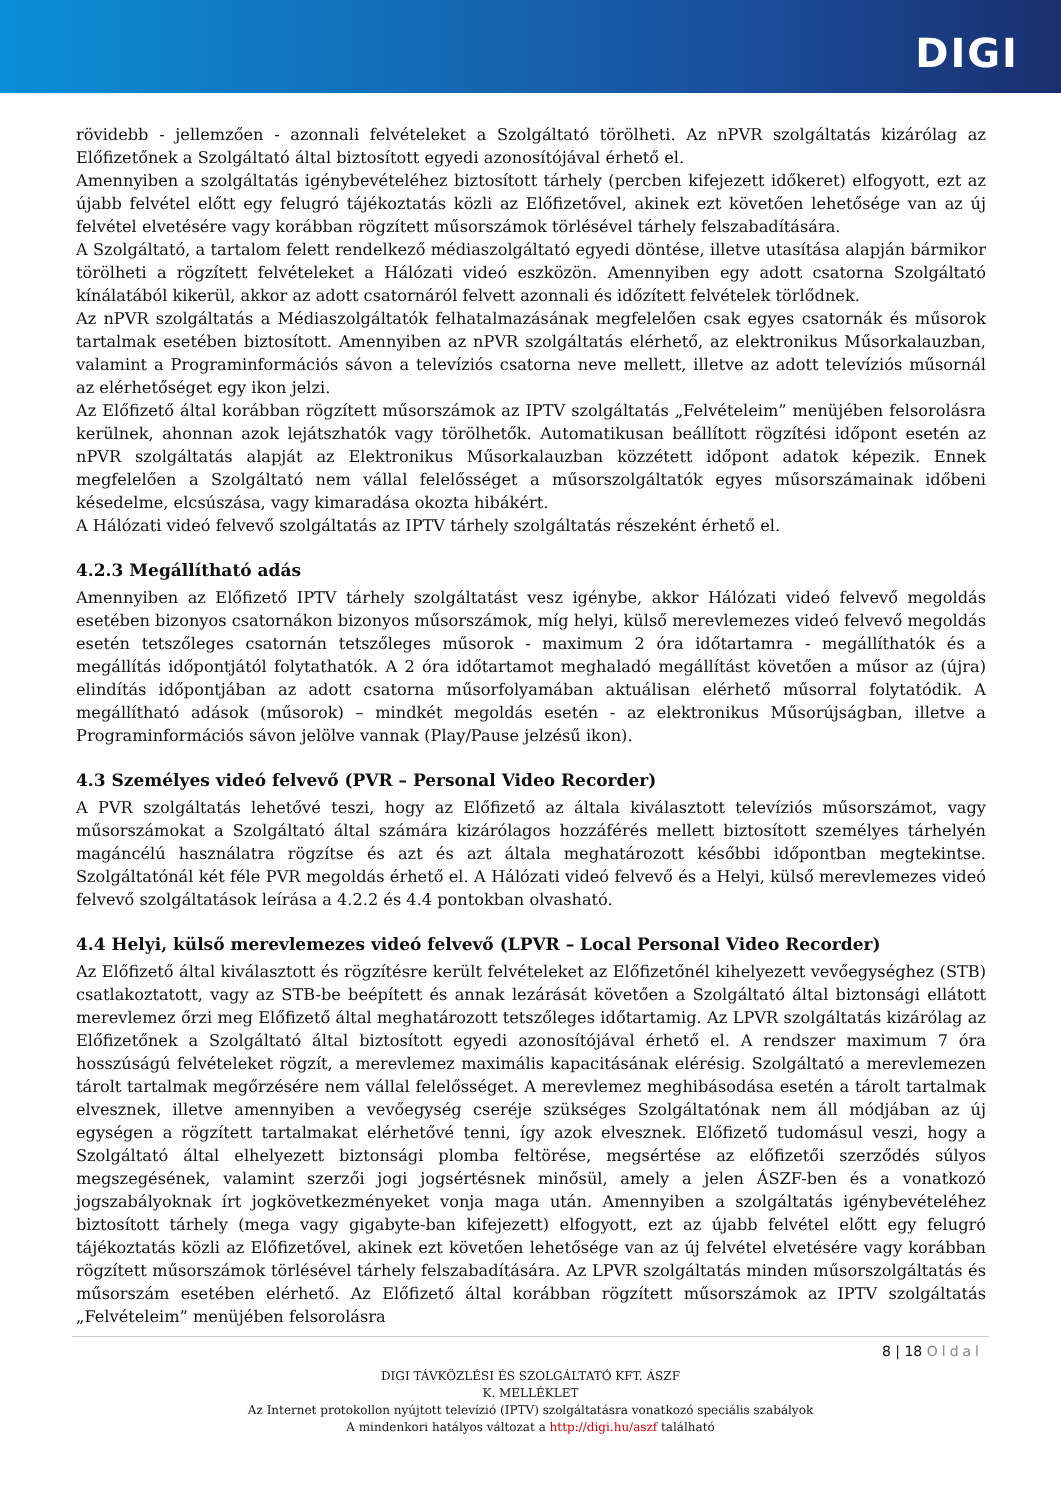DIGI
rövidebb - jellemzően - azonnali felvételeket a Szolgáltató törölheti. Az nPVR szolgáltatás kizárólag az Előfizetőnek a Szolgáltató által biztosított egyedi azonosítójával érhető el.
Amennyiben a szolgáltatás igénybevételéhez biztosított tárhely (percben kifejezett időkeret) elfogyott, ezt az újabb felvétel előtt egy felugró tájékoztatás közli az Előfizetővel, akinek ezt követően lehetősége van az új felvétel elvetésére vagy korábban rögzített műsorszámok törlésével tárhely felszabadítására.
A Szolgáltató, a tartalom felett rendelkező médiaszolgáltató egyedi döntése, illetve utasítása alapján bármikor törölheti a rögzített felvételeket a Hálózati videó eszközön. Amennyiben egy adott csatorna Szolgáltató kínálatából kikerül, akkor az adott csatornáról felvett azonnali és időzített felvételek törlődnek.
Az nPVR szolgáltatás a Médiaszolgáltatók felhatalmazásának megfelelően csak egyes csatornák és műsorok tartalmak esetében biztosított. Amennyiben az nPVR szolgáltatás elérhető, az elektronikus Műsorkalauzban, valamint a Programinformációs sávon a televíziós csatorna neve mellett, illetve az adott televíziós műsornál az elérhetőséget egy ikon jelzi.
Az Előfizető által korábban rögzített műsorszámok az IPTV szolgáltatás „Felvételeim” menüjében felsorolásra kerülnek, ahonnan azok lejátszhatók vagy törölhetők. Automatikusan beállított rögzítési időpont esetén az nPVR szolgáltatás alapját az Elektronikus Műsorkalauzban közzétett időpont adatok képezik. Ennek megfelelően a Szolgáltató nem vállal felelősséget a műsorszolgáltatók egyes műsorszámainak időbeni késedelme, elcsúszása, vagy kimaradása okozta hibákért.
A Hálózati videó felvevő szolgáltatás az IPTV tárhely szolgáltatás részeként érhető el.
4.2.3 Megállítható adás
Amennyiben az Előfizető IPTV tárhely szolgáltatást vesz igénybe, akkor Hálózati videó felvevő megoldás esetében bizonyos csatornákon bizonyos műsorszámok, míg helyi, külső merevlemezes videó felvevő megoldás esetén tetszőleges csatornán tetszőleges műsorok - maximum 2 óra időtartamra - megállíthatók és a megállítás időpontjától folytathatók. A 2 óra időtartamot meghaladó megállítást követően a műsor az (újra) elindítás időpontjában az adott csatorna műsorfolyamában aktuálisan elérhető műsorral folytatódik. A megállítható adások (műsorok) – mindkét megoldás esetén - az elektronikus Műsorújságban, illetve a Programinformációs sávon jelölve vannak (Play/Pause jelzésű ikon).
4.3 Személyes videó felvevő (PVR – Personal Video Recorder)
A PVR szolgáltatás lehetővé teszi, hogy az Előfizető az általa kiválasztott televíziós műsorszámot, vagy műsorszámokat a Szolgáltató által számára kizárólagos hozzáférés mellett biztosított személyes tárhelyén magáncélú használatra rögzítse és azt és azt általa meghatározott későbbi időpontban megtekintse. Szolgáltatónál két féle PVR megoldás érhető el. A Hálózati videó felvevő és a Helyi, külső merevlemezes videó felvevő szolgáltatások leírása a 4.2.2 és 4.4 pontokban olvasható.
4.4 Helyi, külső merevlemezes videó felvevő (LPVR – Local Personal Video Recorder)
Az Előfizető által kiválasztott és rögzítésre került felvételeket az Előfizetőnél kihelyezett vevőegységhez (STB) csatlakoztatott, vagy az STB-be beépített és annak lezárását követően a Szolgáltató által biztonsági ellátott merevlemez őrzi meg Előfizető által meghatározott tetszőleges időtartamig. Az LPVR szolgáltatás kizárólag az Előfizetőnek a Szolgáltató által biztosított egyedi azonosítójával érhető el. A rendszer maximum 7 óra hosszúságú felvételeket rögzít, a merevlemez maximális kapacitásának elérésig. Szolgáltató a merevlemezen tárolt tartalmak megőrzésére nem vállal felelősséget. A merevlemez meghibásodása esetén a tárolt tartalmak elvesznek, illetve amennyiben a vevőegység cseréje szükséges Szolgáltatónak nem áll módjában az új egységen a rögzített tartalmakat elérhetővé tenni, így azok elvesznek. Előfizető tudomásul veszi, hogy a Szolgáltató által elhelyezett biztonsági plomba feltörése, megsértése az előfizetői szerződés súlyos megszegésének, valamint szerzői jogi jogsértésnek minősül, amely a jelen ÁSZF-ben és a vonatkozó jogszabályoknak írt jogkövetkezményeket vonja maga után. Amennyiben a szolgáltatás igénybevételéhez biztosított tárhely (mega vagy gigabyte-ban kifejezett) elfogyott, ezt az újabb felvétel előtt egy felugró tájékoztatás közli az Előfizetővel, akinek ezt követően lehetősége van az új felvétel elvetésére vagy korábban rögzített műsorszámok törlésével tárhely felszabadítására. Az LPVR szolgáltatás minden műsorszolgáltatás és műsorszám esetében elérhető. Az Előfizető által korábban rögzített műsorszámok az IPTV szolgáltatás „Felvételeim” menüjében felsorolásra
8 | 18 Oldal
DIGI TÁVKÖZLÉSI ÉS SZOLGÁLTATÓ KFT. ÁSZF
K. MELLÉKLET
Az Internet protokollon nyújtott televízió (IPTV) szolgáltatásra vonatkozó speciális szabályok
A mindenkori hatályos változat a http://digi.hu/aszf található